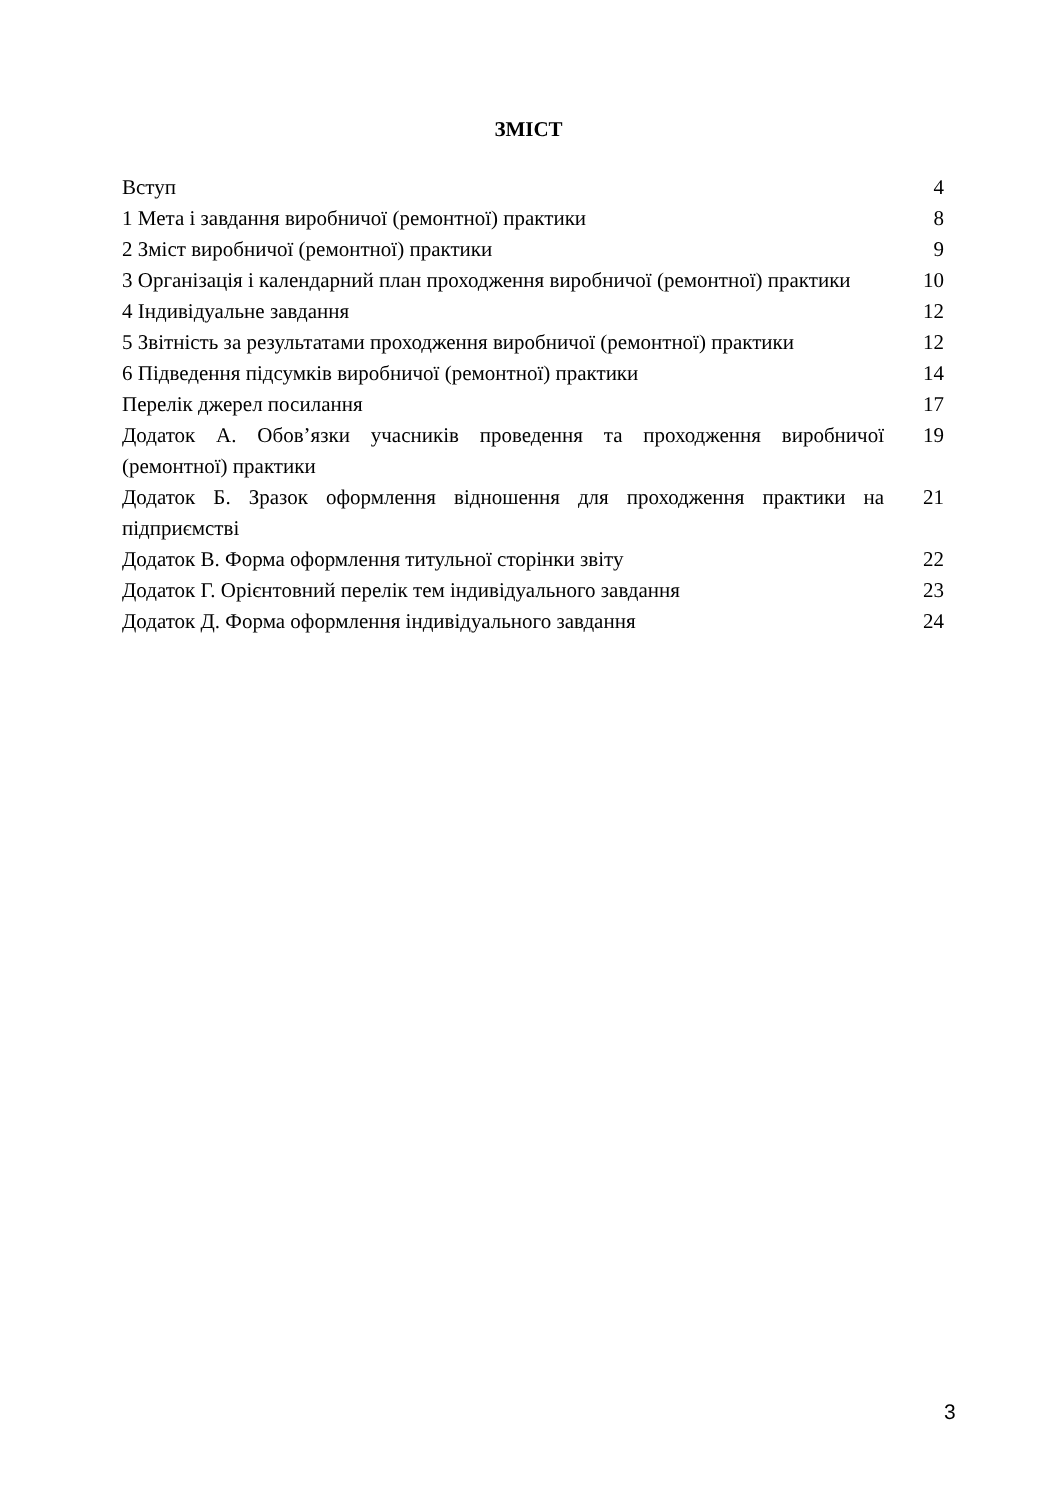ЗМІСТ
| Вступ | 4 |
| 1 Мета і завдання виробничої (ремонтної) практики | 8 |
| 2 Зміст виробничої (ремонтної) практики | 9 |
| 3 Організація і календарний план проходження виробничої (ремонтної) практики | 10 |
| 4 Індивідуальне завдання | 12 |
| 5 Звітність за результатами проходження виробничої (ремонтної) практики | 12 |
| 6 Підведення підсумків виробничої (ремонтної) практики | 14 |
| Перелік джерел посилання | 17 |
| Додаток А. Обов’язки учасників проведення та проходження виробничої (ремонтної) практики | 19 |
| Додаток Б. Зразок оформлення відношення для проходження практики на підприємстві | 21 |
| Додаток В. Форма оформлення титульної сторінки звіту | 22 |
| Додаток Г. Орієнтовний перелік тем індивідуального завдання | 23 |
| Додаток Д. Форма оформлення індивідуального завдання | 24 |
3